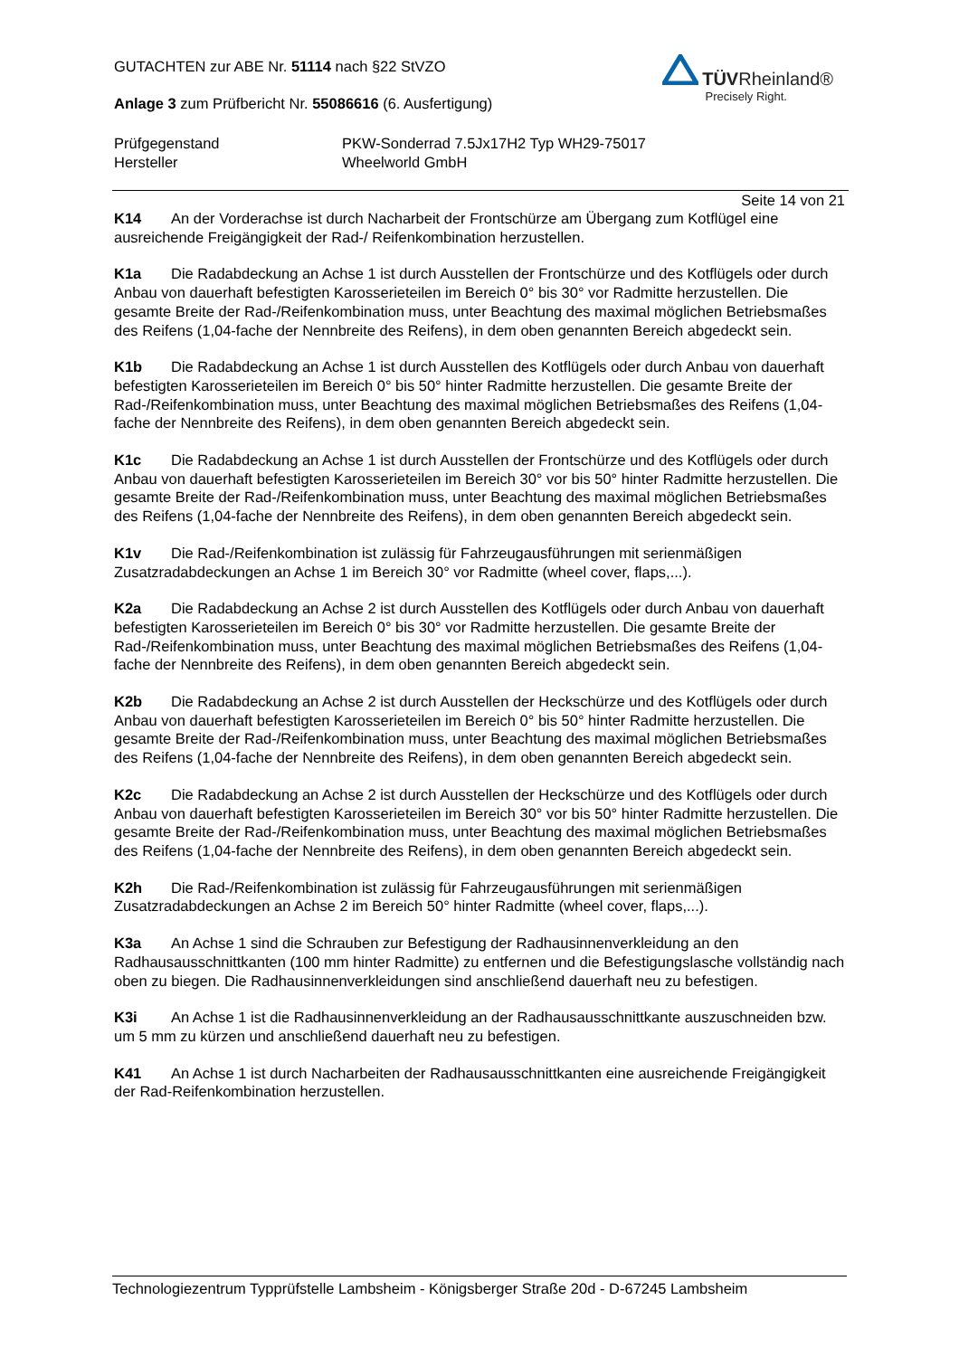GUTACHTEN zur ABE Nr. 51114 nach §22 StVZO
Anlage 3 zum Prüfbericht Nr. 55086616 (6. Ausfertigung)
TÜVRheinland®
Precisely Right.
Prüfgegenstand PKW-Sonderrad 7.5Jx17H2 Typ WH29-75017
Hersteller Wheelworld GmbH
Seite 14 von 21
K14 An der Vorderachse ist durch Nacharbeit der Frontschürze am Übergang zum Kotflügel eine ausreichende Freigängigkeit der Rad-/ Reifenkombination herzustellen.
K1a Die Radabdeckung an Achse 1 ist durch Ausstellen der Frontschürze und des Kotflügels oder durch Anbau von dauerhaft befestigten Karosserieteilen im Bereich 0° bis 30° vor Radmitte herzustellen. Die gesamte Breite der Rad-/Reifenkombination muss, unter Beachtung des maximal möglichen Betriebsmaßes des Reifens (1,04-fache der Nennbreite des Reifens), in dem oben genannten Bereich abgedeckt sein.
K1b Die Radabdeckung an Achse 1 ist durch Ausstellen des Kotflügels oder durch Anbau von dauerhaft befestigten Karosserieteilen im Bereich 0° bis 50° hinter Radmitte herzustellen. Die gesamte Breite der Rad-/Reifenkombination muss, unter Beachtung des maximal möglichen Betriebsmaßes des Reifens (1,04-fache der Nennbreite des Reifens), in dem oben genannten Bereich abgedeckt sein.
K1c Die Radabdeckung an Achse 1 ist durch Ausstellen der Frontschürze und des Kotflügels oder durch Anbau von dauerhaft befestigten Karosserieteilen im Bereich 30° vor bis 50° hinter Radmitte herzustellen. Die gesamte Breite der Rad-/Reifenkombination muss, unter Beachtung des maximal möglichen Betriebsmaßes des Reifens (1,04-fache der Nennbreite des Reifens), in dem oben genannten Bereich abgedeckt sein.
K1v Die Rad-/Reifenkombination ist zulässig für Fahrzeugausführungen mit serienmäßigen Zusatzradabdeckungen an Achse 1 im Bereich 30° vor Radmitte (wheel cover, flaps,...).
K2a Die Radabdeckung an Achse 2 ist durch Ausstellen des Kotflügels oder durch Anbau von dauerhaft befestigten Karosserieteilen im Bereich 0° bis 30° vor Radmitte herzustellen. Die gesamte Breite der Rad-/Reifenkombination muss, unter Beachtung des maximal möglichen Betriebsmaßes des Reifens (1,04-fache der Nennbreite des Reifens), in dem oben genannten Bereich abgedeckt sein.
K2b Die Radabdeckung an Achse 2 ist durch Ausstellen der Heckschürze und des Kotflügels oder durch Anbau von dauerhaft befestigten Karosserieteilen im Bereich 0° bis 50° hinter Radmitte herzustellen. Die gesamte Breite der Rad-/Reifenkombination muss, unter Beachtung des maximal möglichen Betriebsmaßes des Reifens (1,04-fache der Nennbreite des Reifens), in dem oben genannten Bereich abgedeckt sein.
K2c Die Radabdeckung an Achse 2 ist durch Ausstellen der Heckschürze und des Kotflügels oder durch Anbau von dauerhaft befestigten Karosserieteilen im Bereich 30° vor bis 50° hinter Radmitte herzustellen. Die gesamte Breite der Rad-/Reifenkombination muss, unter Beachtung des maximal möglichen Betriebsmaßes des Reifens (1,04-fache der Nennbreite des Reifens), in dem oben genannten Bereich abgedeckt sein.
K2h Die Rad-/Reifenkombination ist zulässig für Fahrzeugausführungen mit serienmäßigen Zusatzradabdeckungen an Achse 2 im Bereich 50° hinter Radmitte (wheel cover, flaps,...).
K3a An Achse 1 sind die Schrauben zur Befestigung der Radhausinnenverkleidung an den Radhausausschnittkanten (100 mm hinter Radmitte) zu entfernen und die Befestigungslasche vollständig nach oben zu biegen. Die Radhausinnenverkleidungen sind anschließend dauerhaft neu zu befestigen.
K3i An Achse 1 ist die Radhausinnenverkleidung an der Radhausausschnittkante auszuschneiden bzw. um 5 mm zu kürzen und anschließend dauerhaft neu zu befestigen.
K41 An Achse 1 ist durch Nacharbeiten der Radhausausschnittkanten eine ausreichende Freigängigkeit der Rad-Reifenkombination herzustellen.
Technologiezentrum Typprüfstelle Lambsheim - Königsberger Straße 20d - D-67245 Lambsheim